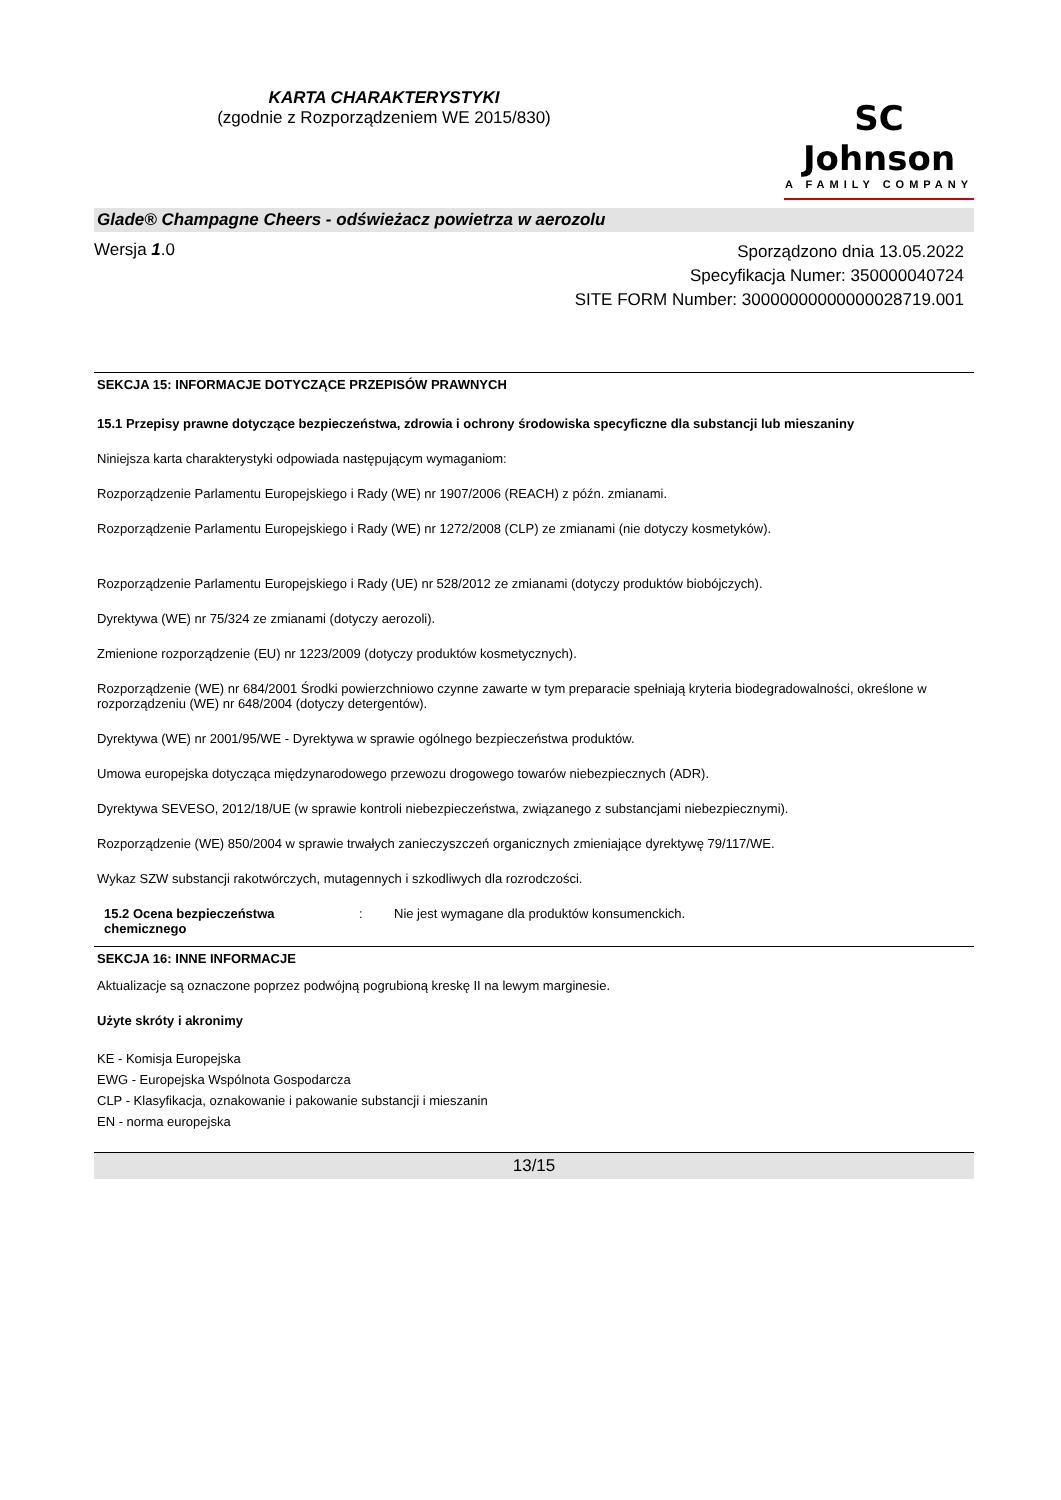KARTA CHARAKTERYSTYKI
(zgodnie z Rozporządzeniem WE 2015/830)
SC Johnson
A FAMILY COMPANY
Glade® Champagne Cheers - odświeżacz powietrza w aerozolu
Wersja 1.0
Sporządzono dnia 13.05.2022
Specyfikacja Numer: 350000040724
SITE FORM Number: 30000000000000028719.001
SEKCJA 15: INFORMACJE DOTYCZĄCE PRZEPISÓW PRAWNYCH
15.1 Przepisy prawne dotyczące bezpieczeństwa, zdrowia i ochrony środowiska specyficzne dla substancji lub mieszaniny
Niniejsza karta charakterystyki odpowiada następującym wymaganiom:
Rozporządzenie Parlamentu Europejskiego i Rady (WE) nr 1907/2006 (REACH) z późn. zmianami.
Rozporządzenie Parlamentu Europejskiego i Rady (WE) nr 1272/2008 (CLP) ze zmianami (nie dotyczy kosmetyków).
Rozporządzenie Parlamentu Europejskiego i Rady (UE) nr 528/2012 ze zmianami (dotyczy produktów biobójczych).
Dyrektywa (WE) nr 75/324 ze zmianami (dotyczy aerozoli).
Zmienione rozporządzenie (EU) nr 1223/2009 (dotyczy produktów kosmetycznych).
Rozporządzenie (WE) nr 684/2001 Środki powierzchniowo czynne zawarte w tym preparacie spełniają kryteria biodegradowalności, określone w rozporządzeniu (WE) nr 648/2004 (dotyczy detergentów).
Dyrektywa (WE) nr 2001/95/WE - Dyrektywa w sprawie ogólnego bezpieczeństwa produktów.
Umowa europejska dotycząca międzynarodowego przewozu drogowego towarów niebezpiecznych (ADR).
Dyrektywa SEVESO, 2012/18/UE (w sprawie kontroli niebezpieczeństwa, związanego z substancjami niebezpiecznymi).
Rozporządzenie (WE) 850/2004 w sprawie trwałych zanieczyszczeń organicznych zmieniające dyrektywę 79/117/WE.
Wykaz SZW substancji rakotwórczych, mutagennych i szkodliwych dla rozrodczości.
15.2 Ocena bezpieczeństwa chemicznego
: Nie jest wymagane dla produktów konsumenckich.
SEKCJA 16: INNE INFORMACJE
Aktualizacje są oznaczone poprzez podwójną pogrubioną kreskę II na lewym marginesie.
Użyte skróty i akronimy
KE - Komisja Europejska
EWG - Europejska Wspólnota Gospodarcza
CLP - Klasyfikacja, oznakowanie i pakowanie substancji i mieszanin
EN - norma europejska
13/15